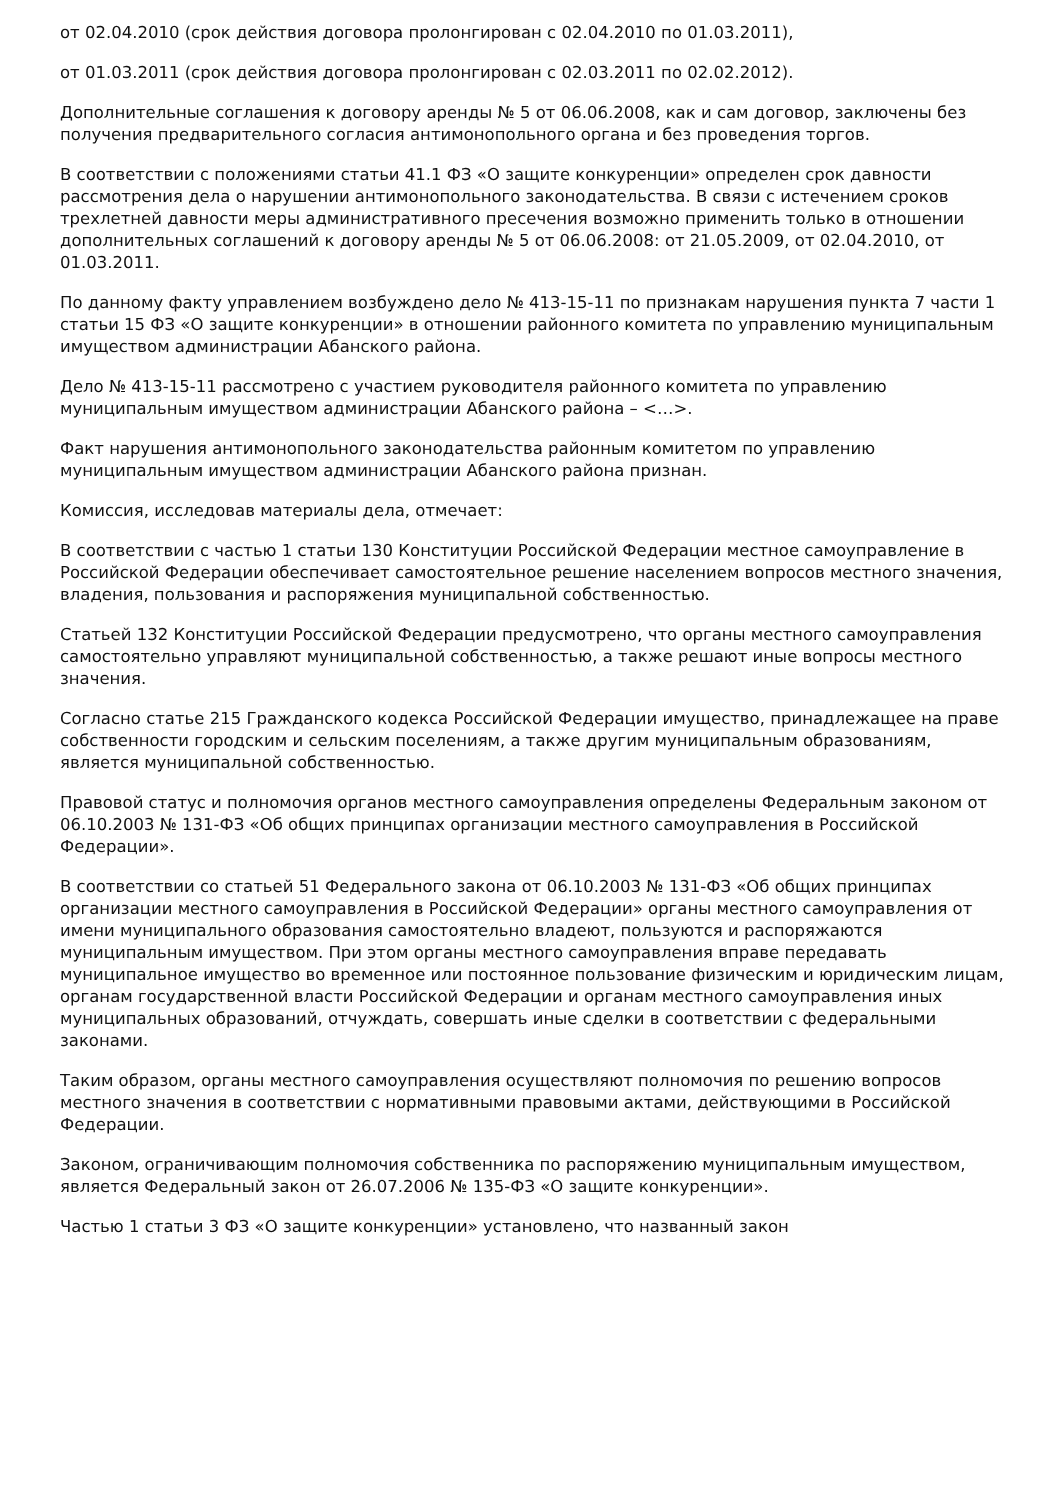от 02.04.2010 (срок действия договора пролонгирован с 02.04.2010 по 01.03.2011),
от 01.03.2011 (срок действия договора пролонгирован с 02.03.2011 по 02.02.2012).
Дополнительные соглашения к договору аренды № 5 от 06.06.2008, как и сам договор, заключены без получения предварительного согласия антимонопольного органа и без проведения торгов.
В соответствии с положениями статьи 41.1 ФЗ «О защите конкуренции» определен срок давности рассмотрения дела о нарушении антимонопольного законодательства. В связи с истечением сроков трехлетней давности меры административного пресечения возможно применить только в отношении дополнительных соглашений к договору аренды № 5 от 06.06.2008: от 21.05.2009, от 02.04.2010, от 01.03.2011.
По данному факту управлением возбуждено дело № 413-15-11 по признакам нарушения пункта 7 части 1 статьи 15 ФЗ «О защите конкуренции» в отношении районного комитета по управлению муниципальным имуществом администрации Абанского района.
Дело № 413-15-11 рассмотрено с участием руководителя районного комитета по управлению муниципальным имуществом администрации Абанского района – <…>.
Факт нарушения антимонопольного законодательства районным комитетом по управлению муниципальным имуществом администрации Абанского района признан.
Комиссия, исследовав материалы дела, отмечает:
В соответствии с частью 1 статьи 130 Конституции Российской Федерации местное самоуправление в Российской Федерации обеспечивает самостоятельное решение населением вопросов местного значения, владения, пользования и распоряжения муниципальной собственностью.
Статьей 132 Конституции Российской Федерации предусмотрено, что органы местного самоуправления самостоятельно управляют муниципальной собственностью, а также решают иные вопросы местного значения.
Согласно статье 215 Гражданского кодекса Российской Федерации имущество, принадлежащее на праве собственности городским и сельским поселениям, а также другим муниципальным образованиям, является муниципальной собственностью.
Правовой статус и полномочия органов местного самоуправления определены Федеральным законом от 06.10.2003 № 131-ФЗ «Об общих принципах организации местного самоуправления в Российской Федерации».
В соответствии со статьей 51 Федерального закона от 06.10.2003 № 131-ФЗ «Об общих принципах организации местного самоуправления в Российской Федерации» органы местного самоуправления от имени муниципального образования самостоятельно владеют, пользуются и распоряжаются муниципальным имуществом. При этом органы местного самоуправления вправе передавать муниципальное имущество во временное или постоянное пользование физическим и юридическим лицам, органам государственной власти Российской Федерации и органам местного самоуправления иных муниципальных образований, отчуждать, совершать иные сделки в соответствии с федеральными законами.
Таким образом, органы местного самоуправления осуществляют полномочия по решению вопросов местного значения в соответствии с нормативными правовыми актами, действующими в Российской Федерации.
Законом, ограничивающим полномочия собственника по распоряжению муниципальным имуществом, является Федеральный закон от 26.07.2006 № 135-ФЗ «О защите конкуренции».
Частью 1 статьи 3 ФЗ «О защите конкуренции» установлено, что названный закон